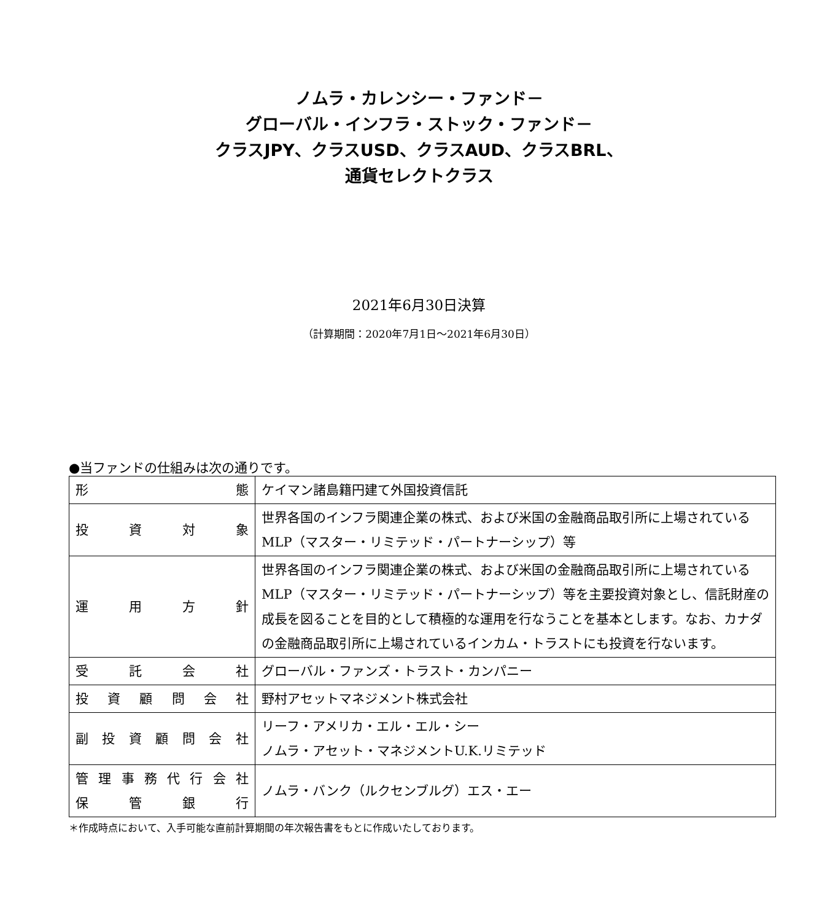ノムラ・カレンシー・ファンド－
グローバル・インフラ・ストック・ファンド－
クラスJPY、クラスUSD、クラスAUD、クラスBRL、
通貨セレクトクラス
2021年6月30日決算
（計算期間：2020年7月1日～2021年6月30日）
●当ファンドの仕組みは次の通りです。
| 形 態 | ケイマン諸島籍円建て外国投資信託 |
| 投 資 対 象 | 世界各国のインフラ関連企業の株式、および米国の金融商品取引所に上場されているMLP（マスター・リミテッド・パートナーシップ）等 |
| 運 用 方 針 | 世界各国のインフラ関連企業の株式、および米国の金融商品取引所に上場されているMLP（マスター・リミテッド・パートナーシップ）等を主要投資対象とし、信託財産の成長を図ることを目的として積極的な運用を行なうことを基本とします。なお、カナダの金融商品取引所に上場されているインカム・トラストにも投資を行ないます。 |
| 受 託 会 社 | グローバル・ファンズ・トラスト・カンパニー |
| 投 資 顧 問 会 社 | 野村アセットマネジメント株式会社 |
| 副 投 資 顧 問 会 社 | リーフ・アメリカ・エル・エル・シー ノムラ・アセット・マネジメントU.K.リミテッド |
| 管 理 事 務 代 行 会 社 保 管 銀 行 | ノムラ・バンク（ルクセンブルグ）エス・エー |
＊作成時点において、入手可能な直前計算期間の年次報告書をもとに作成いたしております。